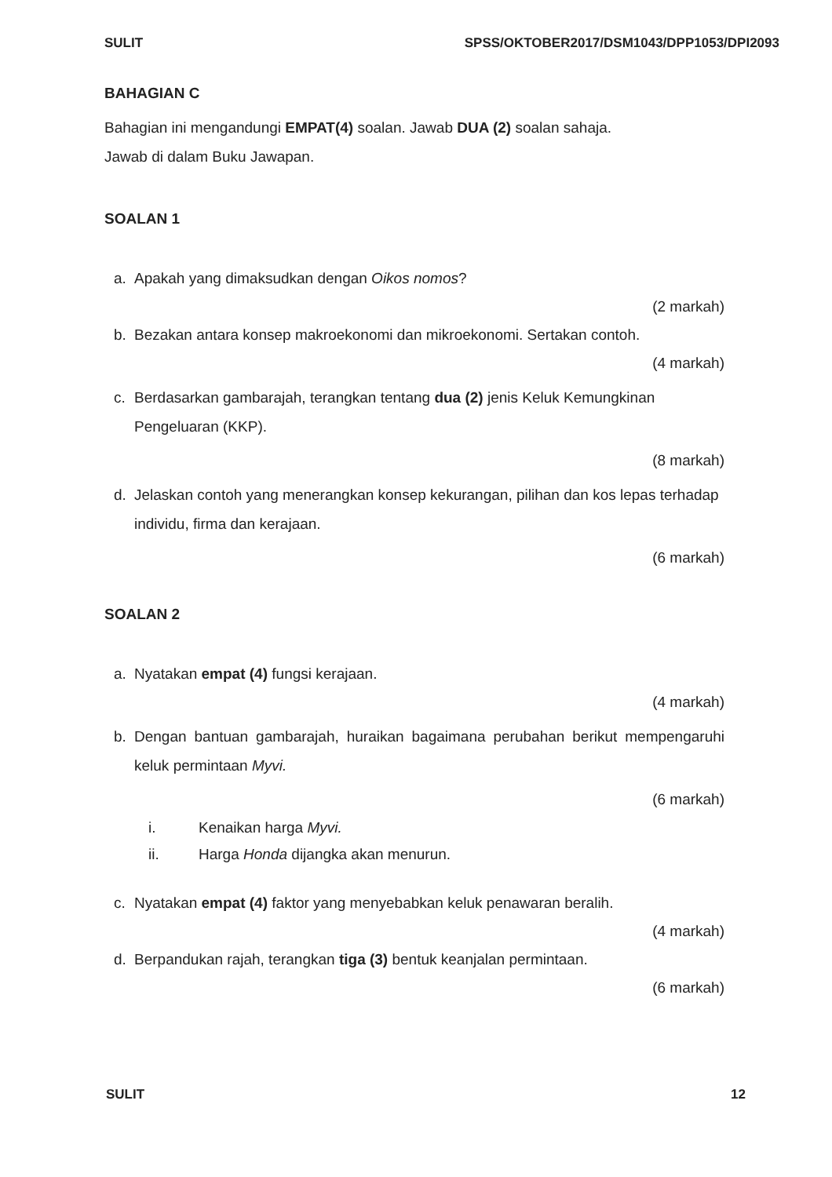SULIT SPSS/OKTOBER2017/DSM1043/DPP1053/DPI2093
BAHAGIAN C
Bahagian ini mengandungi EMPAT(4) soalan. Jawab DUA (2) soalan sahaja.
Jawab di dalam Buku Jawapan.
SOALAN 1
a. Apakah yang dimaksudkan dengan Oikos nomos?
(2 markah)
b. Bezakan antara konsep makroekonomi dan mikroekonomi. Sertakan contoh.
(4 markah)
c. Berdasarkan gambarajah, terangkan tentang dua (2) jenis Keluk Kemungkinan Pengeluaran (KKP).
(8 markah)
d. Jelaskan contoh yang menerangkan konsep kekurangan, pilihan dan kos lepas terhadap individu, firma dan kerajaan.
(6 markah)
SOALAN 2
a. Nyatakan empat (4) fungsi kerajaan.
(4 markah)
b. Dengan bantuan gambarajah, huraikan bagaimana perubahan berikut mempengaruhi keluk permintaan Myvi.
(6 markah)
i. Kenaikan harga Myvi.
ii. Harga Honda dijangka akan menurun.
c. Nyatakan empat (4) faktor yang menyebabkan keluk penawaran beralih.
(4 markah)
d. Berpandukan rajah, terangkan tiga (3) bentuk keanjalan permintaan.
(6 markah)
SULIT 12